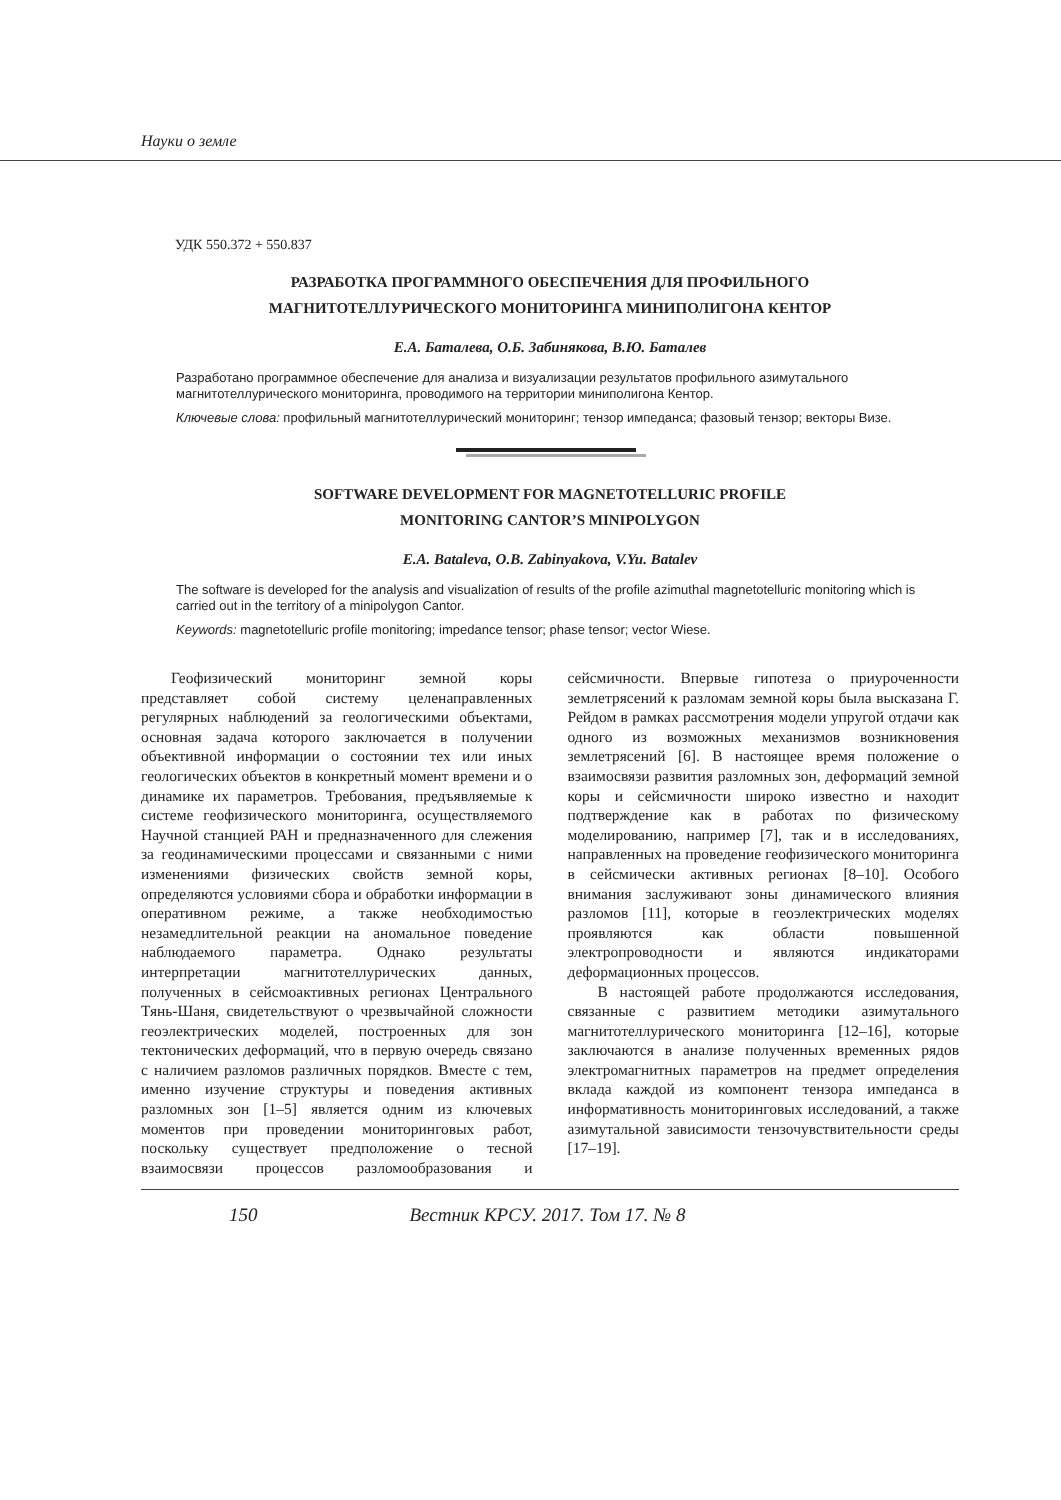Науки о земле
УДК 550.372 + 550.837
РАЗРАБОТКА ПРОГРАММНОГО ОБЕСПЕЧЕНИЯ ДЛЯ ПРОФИЛЬНОГО
МАГНИТОТЕЛЛУРИЧЕСКОГО МОНИТОРИНГА МИНИПОЛИГОНА КЕНТОР
Е.А. Баталева, О.Б. Забинякова, В.Ю. Баталев
Разработано программное обеспечение для анализа и визуализации результатов профильного азимутального магнитотеллурического мониторинга, проводимого на территории миниполигона Кентор.
Ключевые слова: профильный магнитотеллурический мониторинг; тензор импеданса; фазовый тензор; векторы Визе.
SOFTWARE DEVELOPMENT FOR MAGNETOTELLURIC PROFILE
MONITORING CANTOR’S MINIPOLYGON
E.A. Bataleva, O.B. Zabinyakova, V.Yu. Batalev
The software is developed for the analysis and visualization of results of the profile azimuthal magnetotelluric monitoring which is carried out in the territory of a minipolygon Cantor.
Keywords: magnetotelluric profile monitoring; impedance tensor; phase tensor; vector Wiese.
Геофизический мониторинг земной коры представляет собой систему целенаправленных регулярных наблюдений за геологическими объектами, основная задача которого заключается в получении объективной информации о состоянии тех или иных геологических объектов в конкретный момент времени и о динамике их параметров. Требования, предъявляемые к системе геофизического мониторинга, осуществляемого Научной станцией РАН и предназначенного для слежения за геодинамическими процессами и связанными с ними изменениями физических свойств земной коры, определяются условиями сбора и обработки информации в оперативном режиме, а также необходимостью незамедлительной реакции на аномальное поведение наблюдаемого параметра. Однако результаты интерпретации магнитотеллурических данных, полученных в сейсмоактивных регионах Центрального Тянь-Шаня, свидетельствуют о чрезвычайной сложности геоэлектрических моделей, построенных для зон тектонических деформаций, что в первую очередь связано с наличием разломов различных порядков. Вместе с тем, именно изучение структуры и поведения активных разломных зон [1–5] является одним из ключевых моментов при проведении мониторинговых работ, поскольку существует предположение о тесной взаимосвязи процессов разломообразования и сейсмичности. Впервые гипотеза о приуроченности землетрясений к разломам земной коры была высказана Г. Рейдом в рамках рассмотрения модели упругой отдачи как одного из возможных механизмов возникновения землетрясений [6]. В настоящее время положение о взаимосвязи развития разломных зон, деформаций земной коры и сейсмичности широко известно и находит подтверждение как в работах по физическому моделированию, например [7], так и в исследованиях, направленных на проведение геофизического мониторинга в сейсмически активных регионах [8–10]. Особого внимания заслуживают зоны динамического влияния разломов [11], которые в геоэлектрических моделях проявляются как области повышенной электропроводности и являются индикаторами деформационных процессов.
В настоящей работе продолжаются исследования, связанные с развитием методики азимутального магнитотеллурического мониторинга [12–16], которые заключаются в анализе полученных временных рядов электромагнитных параметров на предмет определения вклада каждой из компонент тензора импеданса в информативность мониторинговых исследований, а также азимутальной зависимости тензочувствительности среды [17–19].
150 Вестник КРСУ. 2017. Том 17. № 8